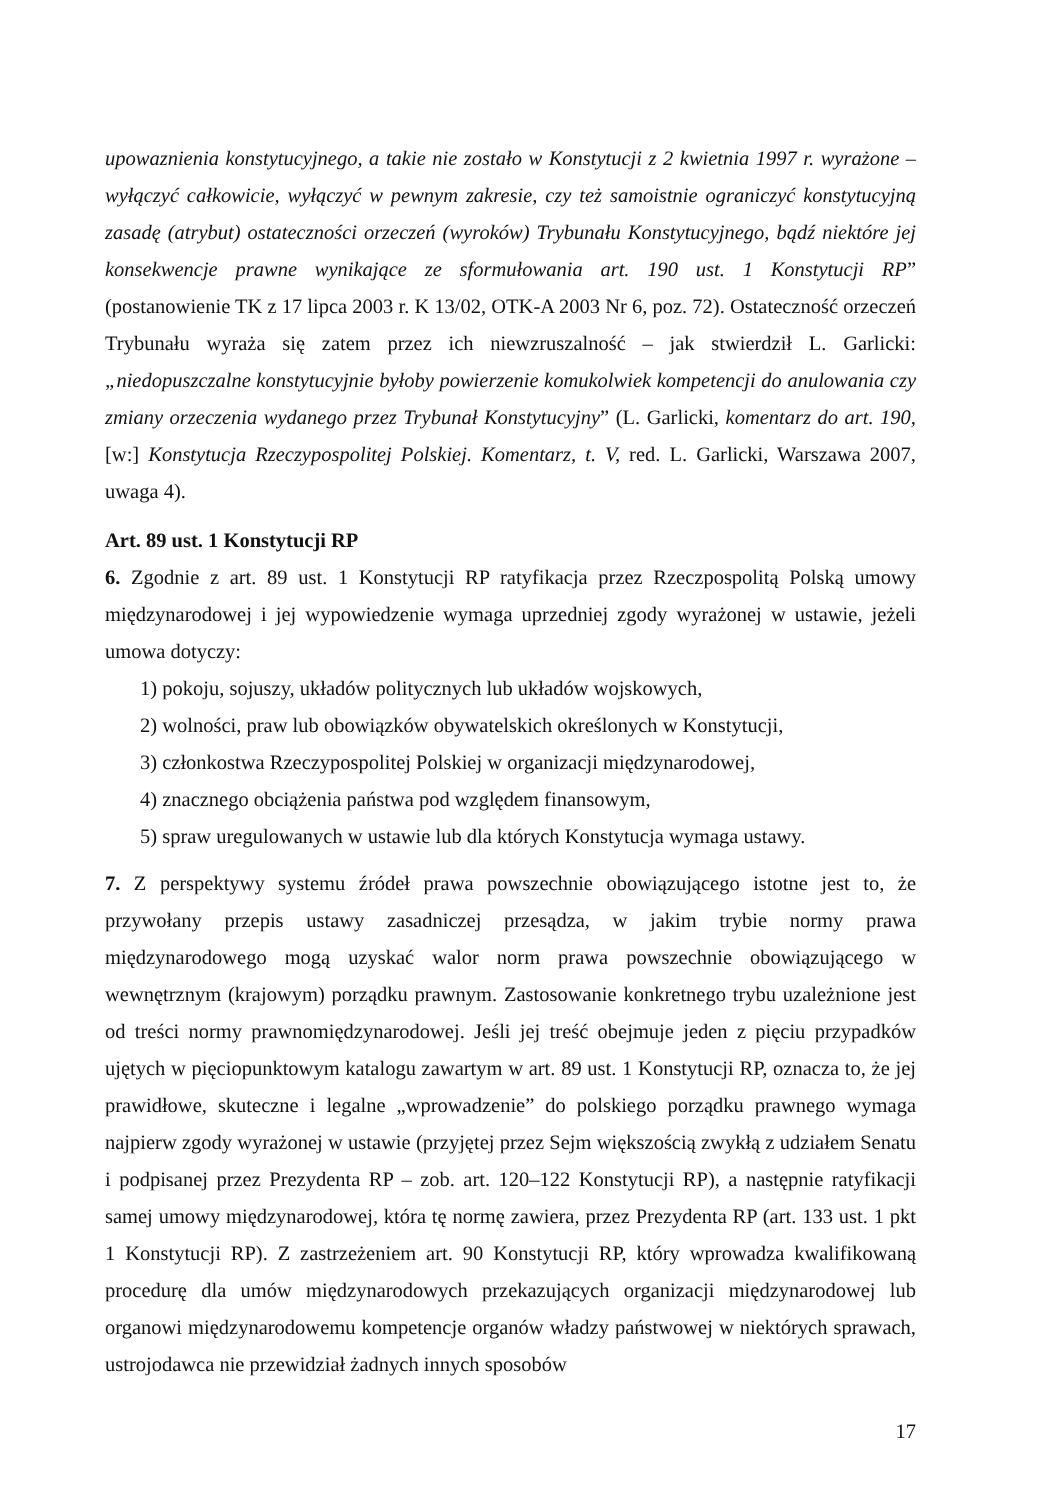upowaznienia konstytucyjnego, a takie nie zostało w Konstytucji z 2 kwietnia 1997 r. wyrażone – wyłączyć całkowicie, wyłączyć w pewnym zakresie, czy też samoistnie ograniczyć konstytucyjną zasadę (atrybut) ostateczności orzeczeń (wyroków) Trybunału Konstytucyjnego, bądź niektóre jej konsekwencje prawne wynikające ze sformułowania art. 190 ust. 1 Konstytucji RP” (postanowienie TK z 17 lipca 2003 r. K 13/02, OTK-A 2003 Nr 6, poz. 72). Ostateczność orzeczeń Trybunału wyraża się zatem przez ich niewzruszalność – jak stwierdził L. Garlicki: „niedopuszczalne konstytucyjnie byłoby powierzenie komukolwiek kompetencji do anulowania czy zmiany orzeczenia wydanego przez Trybunał Konstytucyjny” (L. Garlicki, komentarz do art. 190, [w:] Konstytucja Rzeczypospolitej Polskiej. Komentarz, t. V, red. L. Garlicki, Warszawa 2007, uwaga 4).
Art. 89 ust. 1 Konstytucji RP
6. Zgodnie z art. 89 ust. 1 Konstytucji RP ratyfikacja przez Rzeczpospolitą Polską umowy międzynarodowej i jej wypowiedzenie wymaga uprzedniej zgody wyrażonej w ustawie, jeżeli umowa dotyczy:
1) pokoju, sojuszy, układów politycznych lub układów wojskowych,
2) wolności, praw lub obowiązków obywatelskich określonych w Konstytucji,
3) członkostwa Rzeczypospolitej Polskiej w organizacji międzynarodowej,
4) znacznego obciążenia państwa pod względem finansowym,
5) spraw uregulowanych w ustawie lub dla których Konstytucja wymaga ustawy.
7. Z perspektywy systemu źródeł prawa powszechnie obowiązującego istotne jest to, że przywołany przepis ustawy zasadniczej przesądza, w jakim trybie normy prawa międzynarodowego mogą uzyskać walor norm prawa powszechnie obowiązującego w wewnętrznym (krajowym) porządku prawnym. Zastosowanie konkretnego trybu uzależnione jest od treści normy prawnomiędzynarodowej. Jeśli jej treść obejmuje jeden z pięciu przypadków ujętych w pięciopunktowym katalogu zawartym w art. 89 ust. 1 Konstytucji RP, oznacza to, że jej prawidłowe, skuteczne i legalne „wprowadzenie” do polskiego porządku prawnego wymaga najpierw zgody wyrażonej w ustawie (przyjętej przez Sejm większością zwykłą z udziałem Senatu i podpisanej przez Prezydenta RP – zob. art. 120–122 Konstytucji RP), a następnie ratyfikacji samej umowy międzynarodowej, która tę normę zawiera, przez Prezydenta RP (art. 133 ust. 1 pkt 1 Konstytucji RP). Z zastrzeżeniem art. 90 Konstytucji RP, który wprowadza kwalifikowaną procedurę dla umów międzynarodowych przekazujących organizacji międzynarodowej lub organowi międzynarodowemu kompetencje organów władzy państwowej w niektórych sprawach, ustrojodawca nie przewidział żadnych innych sposobów
17